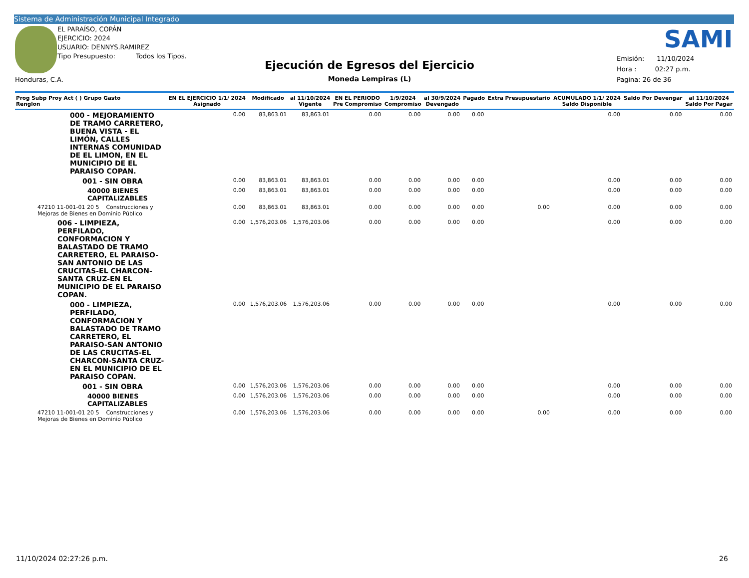Sistema de Administración Municipal Integrado
EL PARAÍSO, COPÁN
EJERCICIO: 2024
USUARIO: DENNYS.RAMIREZ
Tipo Presupuesto: Todos los Tipos.
Honduras, C.A.
SAMI
Ejecución de Egresos del Ejercicio
Moneda Lempiras (L)
Emisión: 11/10/2024
Hora : 02:27 p.m.
Pagina: 26 de 36
| Prog Subp Proy Act ( ) Grupo Gasto Renglon | EN EL EJERCICIO 1/1/ 2024 Asignado | Modificado | al 11/10/2024 Vigente | EN EL PERIODO Pre Compromiso | 1/9/2024 Compromiso | al 30/9/2024 Devengado | Pagado | Extra Presupuestario | ACUMULADO 1/1/ 2024 Saldo Disponible | Saldo Por Devengar | al 11/10/2024 Saldo Por Pagar |
| --- | --- | --- | --- | --- | --- | --- | --- | --- | --- | --- | --- |
| 000 - MEJORAMIENTO DE TRAMO CARRETERO, BUENA VISTA - EL LIMÓN, CALLES INTERNAS COMUNIDAD DE EL LIMON, EN EL MUNICIPIO DE EL PARAISO COPAN. | 0.00 | 83,863.01 | 83,863.01 | 0.00 | 0.00 | 0.00 | 0.00 | | 0.00 | 0.00 | 0.00 |
| 001 - SIN OBRA | 0.00 | 83,863.01 | 83,863.01 | 0.00 | 0.00 | 0.00 | 0.00 | | 0.00 | 0.00 | 0.00 |
| 40000 BIENES CAPITALIZABLES | 0.00 | 83,863.01 | 83,863.01 | 0.00 | 0.00 | 0.00 | 0.00 | | 0.00 | 0.00 | 0.00 |
| 47210 11-001-01 20 5 Construcciones y Mejoras de Bienes en Dominio Público | 0.00 | 83,863.01 | 83,863.01 | 0.00 | 0.00 | 0.00 | 0.00 | 0.00 | 0.00 | 0.00 | 0.00 |
| 006 - LIMPIEZA, PERFILADO, CONFORMACION Y BALASTADO DE TRAMO CARRETERO, EL PARAISO-SAN ANTONIO DE LAS CRUCITAS-EL CHARCON-SANTA CRUZ-EN EL MUNICIPIO DE EL PARAISO COPAN. | 0.00 | 1,576,203.06 | 1,576,203.06 | 0.00 | 0.00 | 0.00 | 0.00 | | 0.00 | 0.00 | 0.00 |
| 000 - LIMPIEZA, PERFILADO, CONFORMACION Y BALASTADO DE TRAMO CARRETERO, EL PARAISO-SAN ANTONIO DE LAS CRUCITAS-EL CHARCON-SANTA CRUZ-EN EL MUNICIPIO DE EL PARAISO COPAN. | 0.00 | 1,576,203.06 | 1,576,203.06 | 0.00 | 0.00 | 0.00 | 0.00 | | 0.00 | 0.00 | 0.00 |
| 001 - SIN OBRA | 0.00 | 1,576,203.06 | 1,576,203.06 | 0.00 | 0.00 | 0.00 | 0.00 | | 0.00 | 0.00 | 0.00 |
| 40000 BIENES CAPITALIZABLES | 0.00 | 1,576,203.06 | 1,576,203.06 | 0.00 | 0.00 | 0.00 | 0.00 | | 0.00 | 0.00 | 0.00 |
| 47210 11-001-01 20 5 Construcciones y Mejoras de Bienes en Dominio Público | 0.00 | 1,576,203.06 | 1,576,203.06 | 0.00 | 0.00 | 0.00 | 0.00 | 0.00 | 0.00 | 0.00 | 0.00 |
11/10/2024 02:27:26 p.m. 26